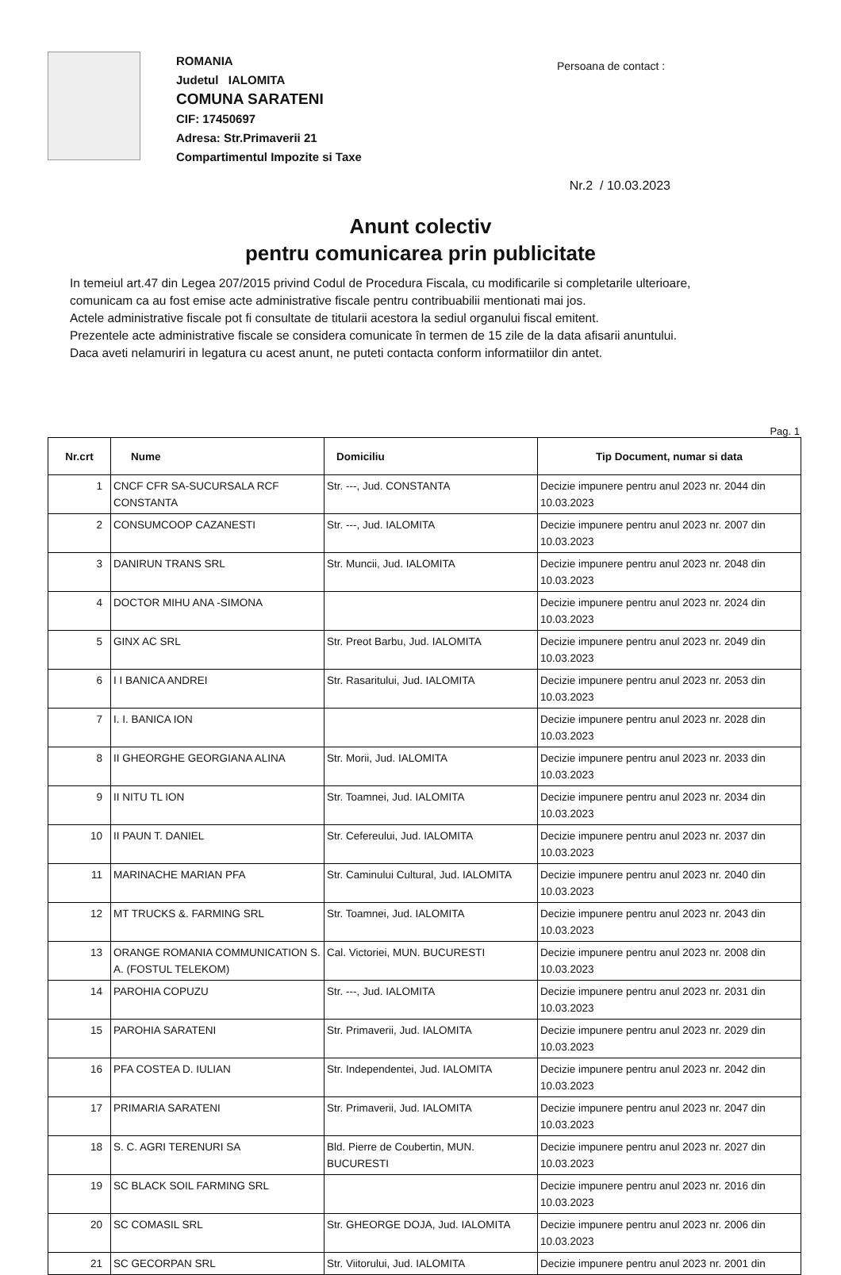ROMANIA
Judetul IALOMITA
COMUNA SARATENI
CIF: 17450697
Adresa: Str.Primaverii 21
Compartimentul Impozite si Taxe
Persoana de contact :
Nr.2 / 10.03.2023
Anunt colectiv
pentru comunicarea prin publicitate
In temeiul art.47 din Legea 207/2015 privind Codul de Procedura Fiscala, cu modificarile si completarile ulterioare,
comunicam ca au fost emise acte administrative fiscale pentru contribuabilii mentionati mai jos.
Actele administrative fiscale pot fi consultate de titularii acestora la sediul organului fiscal emitent.
Prezentele acte administrative fiscale se considera comunicate în termen de 15 zile de la data afisarii anuntului.
Daca aveti nelamuriri in legatura cu acest anunt, ne puteti contacta conform informatiilor din antet.
Pag. 1
| Nr.crt | Nume | Domiciliu | Tip Document, numar si data |
| --- | --- | --- | --- |
| 1 | CNCF CFR SA-SUCURSALA RCF CONSTANTA | Str. ---, Jud. CONSTANTA | Decizie impunere pentru anul 2023 nr. 2044 din 10.03.2023 |
| 2 | CONSUMCOOP CAZANESTI | Str. ---, Jud. IALOMITA | Decizie impunere pentru anul 2023 nr. 2007 din 10.03.2023 |
| 3 | DANIRUN TRANS SRL | Str. Muncii, Jud. IALOMITA | Decizie impunere pentru anul 2023 nr. 2048 din 10.03.2023 |
| 4 | DOCTOR MIHU ANA -SIMONA | | Decizie impunere pentru anul 2023 nr. 2024 din 10.03.2023 |
| 5 | GINX AC SRL | Str. Preot Barbu, Jud. IALOMITA | Decizie impunere pentru anul 2023 nr. 2049 din 10.03.2023 |
| 6 | I I BANICA ANDREI | Str. Rasaritului, Jud. IALOMITA | Decizie impunere pentru anul 2023 nr. 2053 din 10.03.2023 |
| 7 | I. I. BANICA ION | | Decizie impunere pentru anul 2023 nr. 2028 din 10.03.2023 |
| 8 | II GHEORGHE GEORGIANA ALINA | Str. Morii, Jud. IALOMITA | Decizie impunere pentru anul 2023 nr. 2033 din 10.03.2023 |
| 9 | II NITU TL ION | Str. Toamnei, Jud. IALOMITA | Decizie impunere pentru anul 2023 nr. 2034 din 10.03.2023 |
| 10 | II PAUN T. DANIEL | Str. Cefereului, Jud. IALOMITA | Decizie impunere pentru anul 2023 nr. 2037 din 10.03.2023 |
| 11 | MARINACHE MARIAN PFA | Str. Caminului Cultural, Jud. IALOMITA | Decizie impunere pentru anul 2023 nr. 2040 din 10.03.2023 |
| 12 | MT TRUCKS &. FARMING SRL | Str. Toamnei, Jud. IALOMITA | Decizie impunere pentru anul 2023 nr. 2043 din 10.03.2023 |
| 13 | ORANGE ROMANIA COMMUNICATION S. A. (FOSTUL TELEKOM) | Cal. Victoriei, MUN. BUCURESTI | Decizie impunere pentru anul 2023 nr. 2008 din 10.03.2023 |
| 14 | PAROHIA COPUZU | Str. ---, Jud. IALOMITA | Decizie impunere pentru anul 2023 nr. 2031 din 10.03.2023 |
| 15 | PAROHIA SARATENI | Str. Primaverii, Jud. IALOMITA | Decizie impunere pentru anul 2023 nr. 2029 din 10.03.2023 |
| 16 | PFA COSTEA D. IULIAN | Str. Independentei, Jud. IALOMITA | Decizie impunere pentru anul 2023 nr. 2042 din 10.03.2023 |
| 17 | PRIMARIA SARATENI | Str. Primaverii, Jud. IALOMITA | Decizie impunere pentru anul 2023 nr. 2047 din 10.03.2023 |
| 18 | S. C. AGRI TERENURI SA | Bld. Pierre de Coubertin, MUN. BUCURESTI | Decizie impunere pentru anul 2023 nr. 2027 din 10.03.2023 |
| 19 | SC BLACK SOIL FARMING SRL | | Decizie impunere pentru anul 2023 nr. 2016 din 10.03.2023 |
| 20 | SC COMASIL SRL | Str. GHEORGE DOJA, Jud. IALOMITA | Decizie impunere pentru anul 2023 nr. 2006 din 10.03.2023 |
| 21 | SC GECORPAN SRL | Str. Viitorului, Jud. IALOMITA | Decizie impunere pentru anul 2023 nr. 2001 din |